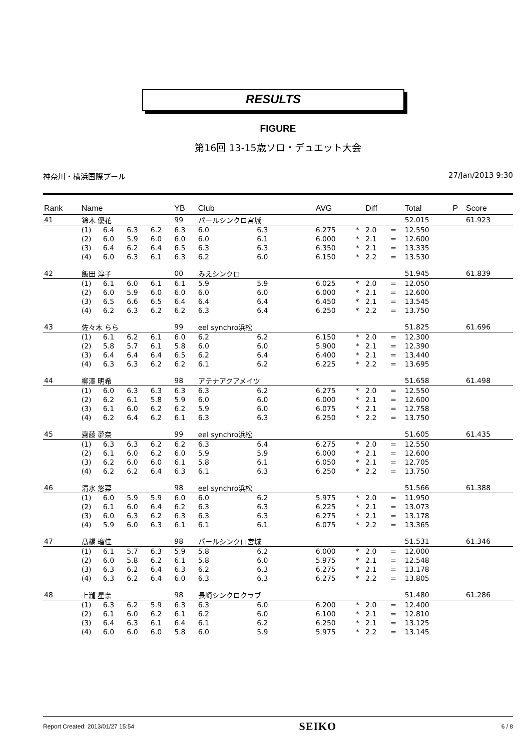RESULTS
FIGURE
第16回 13-15歳ソロ・デュエット大会
神奈川・横浜国際プール 27/Jan/2013 9:30
| Rank | Name | | | | YB | Club | | AVG | | Diff | | Total | P | Score |
| --- | --- | --- | --- | --- | --- | --- | --- | --- | --- | --- | --- | --- | --- | --- |
| 41 | 鈴木 優花 | | | | 99 | パールシンクロ宮城 | | | | | | 52.015 | | 61.923 |
| | (1) | 6.4 | 6.3 | 6.2 | 6.3 | 6.0 | 6.3 | 6.275 | * | 2.0 | = | 12.550 | | |
| | (2) | 6.0 | 5.9 | 6.0 | 6.0 | 6.0 | 6.1 | 6.000 | * | 2.1 | = | 12.600 | | |
| | (3) | 6.4 | 6.2 | 6.4 | 6.5 | 6.3 | 6.3 | 6.350 | * | 2.1 | = | 13.335 | | |
| | (4) | 6.0 | 6.3 | 6.1 | 6.3 | 6.2 | 6.0 | 6.150 | * | 2.2 | = | 13.530 | | |
| 42 | 飯田 淳子 | | | | 00 | みえシンクロ | | | | | | 51.945 | | 61.839 |
| | (1) | 6.1 | 6.0 | 6.1 | 6.1 | 5.9 | 5.9 | 6.025 | * | 2.0 | = | 12.050 | | |
| | (2) | 6.0 | 5.9 | 6.0 | 6.0 | 6.0 | 6.0 | 6.000 | * | 2.1 | = | 12.600 | | |
| | (3) | 6.5 | 6.6 | 6.5 | 6.4 | 6.4 | 6.4 | 6.450 | * | 2.1 | = | 13.545 | | |
| | (4) | 6.2 | 6.3 | 6.2 | 6.2 | 6.3 | 6.4 | 6.250 | * | 2.2 | = | 13.750 | | |
| 43 | 佐々木 らら | | | | 99 | eel synchro浜松 | | | | | | 51.825 | | 61.696 |
| | (1) | 6.1 | 6.2 | 6.1 | 6.0 | 6.2 | 6.2 | 6.150 | * | 2.0 | = | 12.300 | | |
| | (2) | 5.8 | 5.7 | 6.1 | 5.8 | 6.0 | 6.0 | 5.900 | * | 2.1 | = | 12.390 | | |
| | (3) | 6.4 | 6.4 | 6.4 | 6.5 | 6.2 | 6.4 | 6.400 | * | 2.1 | = | 13.440 | | |
| | (4) | 6.3 | 6.3 | 6.2 | 6.2 | 6.1 | 6.2 | 6.225 | * | 2.2 | = | 13.695 | | |
| 44 | 柳澤 明希 | | | | 98 | アテナアクアメイツ | | | | | | 51.658 | | 61.498 |
| | (1) | 6.0 | 6.3 | 6.3 | 6.3 | 6.3 | 6.2 | 6.275 | * | 2.0 | = | 12.550 | | |
| | (2) | 6.2 | 6.1 | 5.8 | 5.9 | 6.0 | 6.0 | 6.000 | * | 2.1 | = | 12.600 | | |
| | (3) | 6.1 | 6.0 | 6.2 | 6.2 | 5.9 | 6.0 | 6.075 | * | 2.1 | = | 12.758 | | |
| | (4) | 6.2 | 6.4 | 6.2 | 6.1 | 6.3 | 6.3 | 6.250 | * | 2.2 | = | 13.750 | | |
| 45 | 齋藤 夢奈 | | | | 99 | eel synchro浜松 | | | | | | 51.605 | | 61.435 |
| | (1) | 6.3 | 6.3 | 6.2 | 6.2 | 6.3 | 6.4 | 6.275 | * | 2.0 | = | 12.550 | | |
| | (2) | 6.1 | 6.0 | 6.2 | 6.0 | 5.9 | 5.9 | 6.000 | * | 2.1 | = | 12.600 | | |
| | (3) | 6.2 | 6.0 | 6.0 | 6.1 | 5.8 | 6.1 | 6.050 | * | 2.1 | = | 12.705 | | |
| | (4) | 6.2 | 6.2 | 6.4 | 6.3 | 6.1 | 6.3 | 6.250 | * | 2.2 | = | 13.750 | | |
| 46 | 清水 悠菜 | | | | 98 | eel synchro浜松 | | | | | | 51.566 | | 61.388 |
| | (1) | 6.0 | 5.9 | 5.9 | 6.0 | 6.0 | 6.2 | 5.975 | * | 2.0 | = | 11.950 | | |
| | (2) | 6.1 | 6.0 | 6.4 | 6.2 | 6.3 | 6.3 | 6.225 | * | 2.1 | = | 13.073 | | |
| | (3) | 6.0 | 6.3 | 6.2 | 6.3 | 6.3 | 6.3 | 6.275 | * | 2.1 | = | 13.178 | | |
| | (4) | 5.9 | 6.0 | 6.3 | 6.1 | 6.1 | 6.1 | 6.075 | * | 2.2 | = | 13.365 | | |
| 47 | 髙橋 瑠佳 | | | | 98 | パールシンクロ宮城 | | | | | | 51.531 | | 61.346 |
| | (1) | 6.1 | 5.7 | 6.3 | 5.9 | 5.8 | 6.2 | 6.000 | * | 2.0 | = | 12.000 | | |
| | (2) | 6.0 | 5.8 | 6.2 | 6.1 | 5.8 | 6.0 | 5.975 | * | 2.1 | = | 12.548 | | |
| | (3) | 6.3 | 6.2 | 6.4 | 6.3 | 6.2 | 6.3 | 6.275 | * | 2.1 | = | 13.178 | | |
| | (4) | 6.3 | 6.2 | 6.4 | 6.0 | 6.3 | 6.3 | 6.275 | * | 2.2 | = | 13.805 | | |
| 48 | 上瀧 星奈 | | | | 98 | 長崎シンクロクラブ | | | | | | 51.480 | | 61.286 |
| | (1) | 6.3 | 6.2 | 5.9 | 6.3 | 6.3 | 6.0 | 6.200 | * | 2.0 | = | 12.400 | | |
| | (2) | 6.1 | 6.0 | 6.2 | 6.1 | 6.2 | 6.0 | 6.100 | * | 2.1 | = | 12.810 | | |
| | (3) | 6.4 | 6.3 | 6.1 | 6.4 | 6.1 | 6.2 | 6.250 | * | 2.1 | = | 13.125 | | |
| | (4) | 6.0 | 6.0 | 6.0 | 5.8 | 6.0 | 5.9 | 5.975 | * | 2.2 | = | 13.145 | | |
Report Created: 2013/01/27 15:54 SEIKO 6 / 8